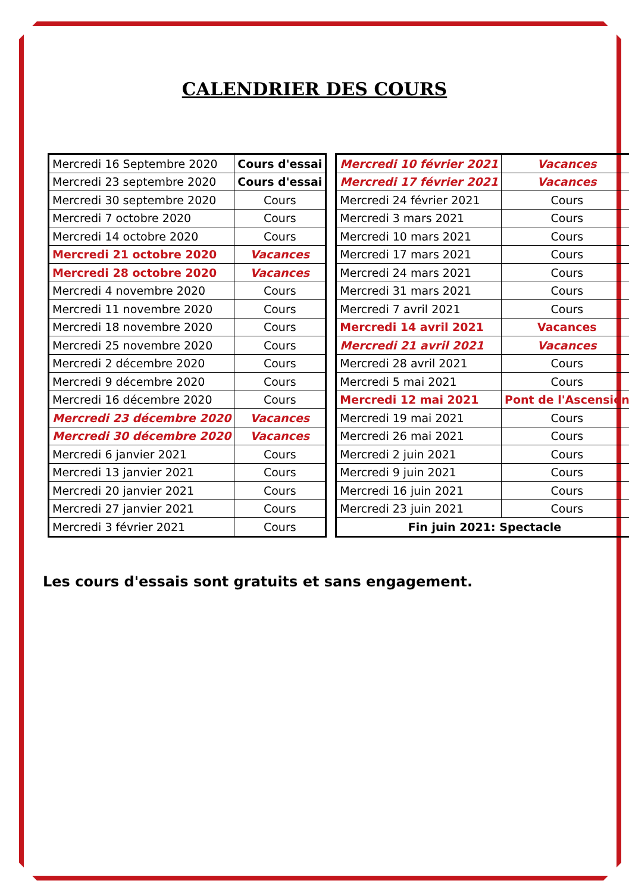CALENDRIER DES COURS
| Mercredi 16 Septembre 2020 | Cours d'essai |
| Mercredi 23 septembre 2020 | Cours d'essai |
| Mercredi 30 septembre 2020 | Cours |
| Mercredi 7 octobre 2020 | Cours |
| Mercredi 14 octobre 2020 | Cours |
| Mercredi 21 octobre 2020 | Vacances |
| Mercredi 28 octobre 2020 | Vacances |
| Mercredi 4 novembre 2020 | Cours |
| Mercredi 11 novembre 2020 | Cours |
| Mercredi 18 novembre 2020 | Cours |
| Mercredi 25 novembre 2020 | Cours |
| Mercredi 2 décembre 2020 | Cours |
| Mercredi 9 décembre 2020 | Cours |
| Mercredi 16 décembre 2020 | Cours |
| Mercredi 23 décembre 2020 | Vacances |
| Mercredi 30 décembre 2020 | Vacances |
| Mercredi 6 janvier 2021 | Cours |
| Mercredi 13 janvier 2021 | Cours |
| Mercredi 20 janvier 2021 | Cours |
| Mercredi 27 janvier 2021 | Cours |
| Mercredi 3 février 2021 | Cours |
| Mercredi 10 février 2021 | Vacances |
| Mercredi 17 février 2021 | Vacances |
| Mercredi 24 février 2021 | Cours |
| Mercredi 3 mars 2021 | Cours |
| Mercredi 10 mars 2021 | Cours |
| Mercredi 17 mars 2021 | Cours |
| Mercredi 24 mars 2021 | Cours |
| Mercredi 31 mars 2021 | Cours |
| Mercredi 7 avril 2021 | Cours |
| Mercredi 14 avril 2021 | Vacances |
| Mercredi 21 avril 2021 | Vacances |
| Mercredi 28 avril 2021 | Cours |
| Mercredi 5 mai 2021 | Cours |
| Mercredi 12 mai 2021 | Pont de l'Ascension |
| Mercredi 19 mai 2021 | Cours |
| Mercredi 26 mai 2021 | Cours |
| Mercredi 2 juin 2021 | Cours |
| Mercredi 9 juin 2021 | Cours |
| Mercredi 16 juin 2021 | Cours |
| Mercredi 23 juin 2021 | Cours |
| Fin juin 2021: Spectacle | |
Les cours d'essais sont gratuits et sans engagement.